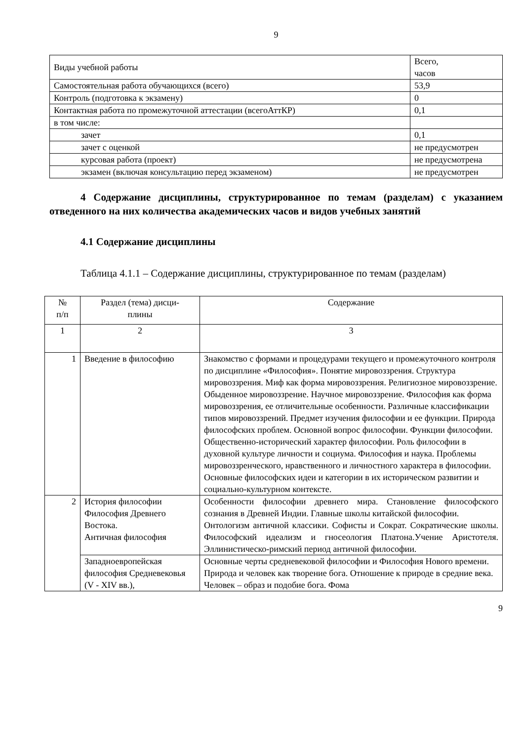9
| Виды учебной работы | Всего, часов |
| Самостоятельная работа обучающихся (всего) | 53,9 |
| Контроль (подготовка к экзамену) | 0 |
| Контактная работа по промежуточной аттестации (всегоАттКР) | 0,1 |
| в том числе: | |
| зачет | 0,1 |
| зачет с оценкой | не предусмотрен |
| курсовая работа (проект) | не предусмотрена |
| экзамен (включая консультацию перед экзаменом) | не предусмотрен |
4 Содержание дисциплины, структурированное по темам (разделам) с указанием отведенного на них количества академических часов и видов учебных занятий
4.1 Содержание дисциплины
Таблица 4.1.1 – Содержание дисциплины, структурированное по темам (разделам)
| № п/п | Раздел (тема) дисци- плины | Содержание |
| --- | --- | --- |
| 1 | 2 | 3 |
| 1 | Введение в философию | Знакомство с формами и процедурами текущего и промежуточного контроля по дисциплине «Философия». Понятие мировоззрения. Структура мировоззрения. Миф как форма мировоззрения. Религиозное мировоззрение. Обыденное мировоззрение. Научное мировоззрение. Философия как форма мировоззрения, ее отличительные особенности. Различные классификации типов мировоззрений. Предмет изучения философии и ее функции. Природа философских проблем. Основной вопрос философии. Функции философии. Общественно-исторический характер философии. Роль философии в духовной культуре личности и социума. Философия и наука. Проблемы мировоззренческого, нравственного и личностного характера в философии. Основные философских идеи и категории в их историческом развитии и социально-культурном контексте. |
| 2 | История философии Философия Древнего Востока. Античная философия | Особенности философии древнего мира. Становление философского сознания в Древней Индии. Главные школы китайской философии. Онтологизм античной классики. Софисты и Сократ. Сократические школы. Философский идеализм и гносеология Платона.Учение Аристотеля. Эллинистическо-римский период античной философии. |
| | Западноевропейская философия Средневековья (V - XIV вв.), | Основные черты средневековой философии и Философия Нового времени. Природа и человек как творение бога. Отношение к природе в средние века. Человек – образ и подобие бога. Фома |
9